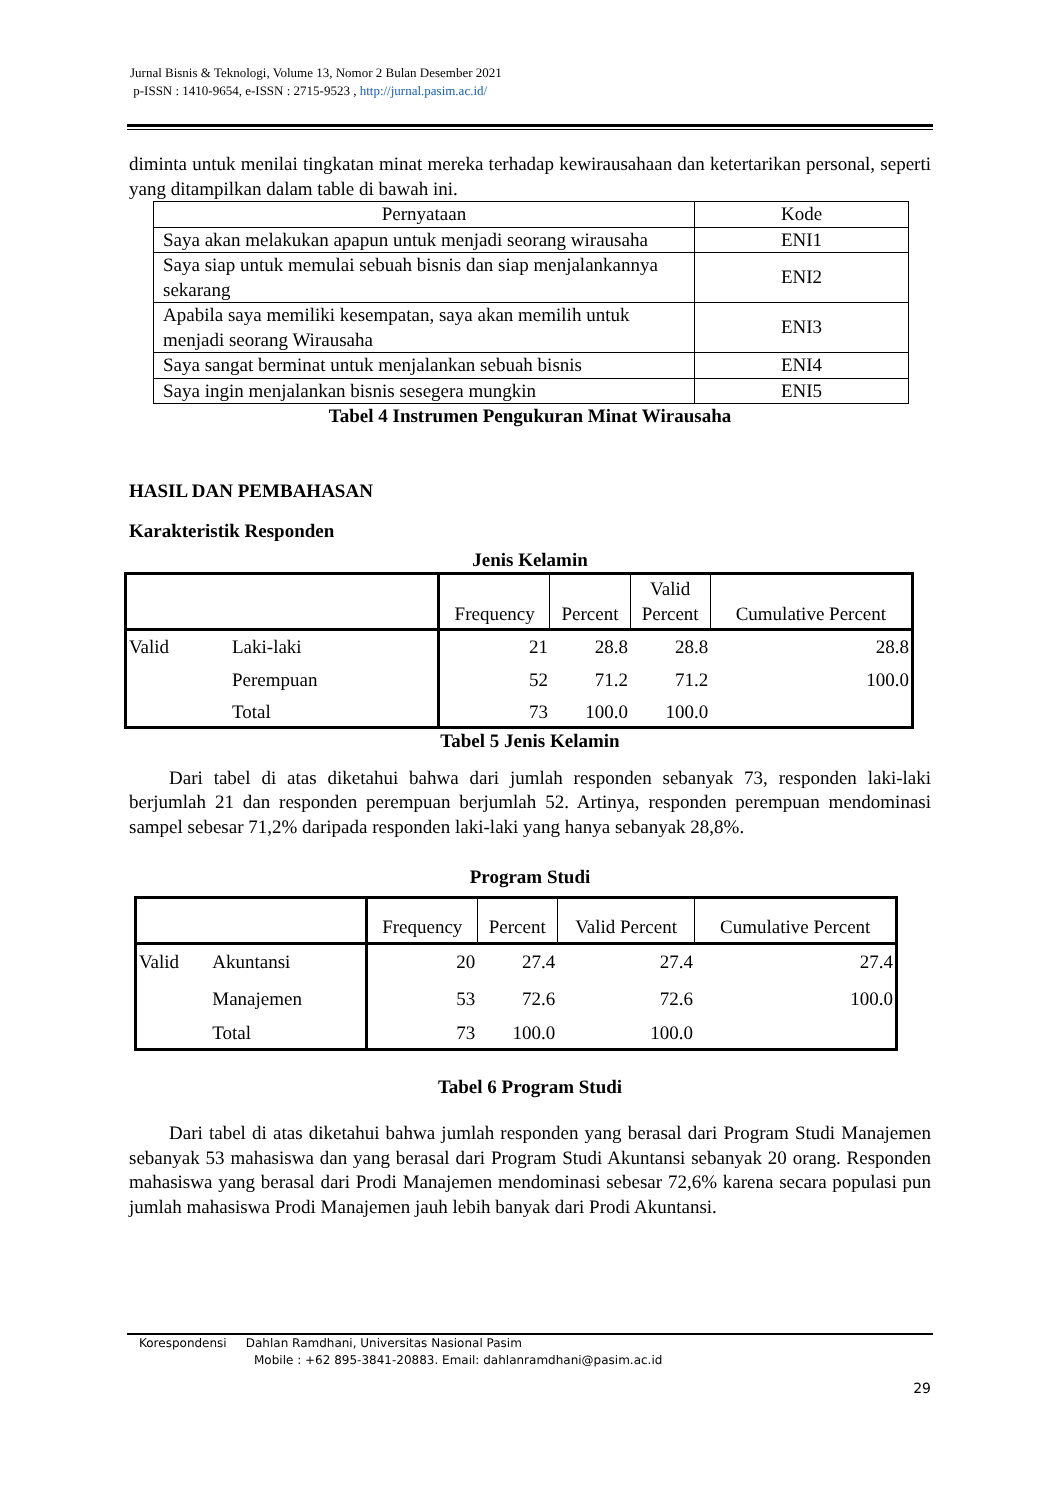Jurnal Bisnis & Teknologi, Volume 13, Nomor 2 Bulan Desember 2021
p-ISSN : 1410-9654, e-ISSN : 2715-9523 , http://jurnal.pasim.ac.id/
diminta untuk menilai tingkatan minat mereka terhadap kewirausahaan dan ketertarikan personal, seperti yang ditampilkan dalam table di bawah ini.
| Pernyataan | Kode |
| Saya akan melakukan apapun untuk menjadi seorang wirausaha | ENI1 |
| Saya siap untuk memulai sebuah bisnis dan siap menjalankannya sekarang | ENI2 |
| Apabila saya memiliki kesempatan, saya akan memilih untuk menjadi seorang Wirausaha | ENI3 |
| Saya sangat berminat untuk menjalankan sebuah bisnis | ENI4 |
| Saya ingin menjalankan bisnis sesegera mungkin | ENI5 |
Tabel 4 Instrumen Pengukuran Minat Wirausaha
HASIL DAN PEMBAHASAN
Karakteristik Responden
Jenis Kelamin
| | | Frequency | Percent | Valid Percent | Cumulative Percent |
| Valid | Laki-laki | 21 | 28.8 | 28.8 | 28.8 |
| | Perempuan | 52 | 71.2 | 71.2 | 100.0 |
| | Total | 73 | 100.0 | 100.0 | |
Tabel 5 Jenis Kelamin
Dari tabel di atas diketahui bahwa dari jumlah responden sebanyak 73, responden laki-laki berjumlah 21 dan responden perempuan berjumlah 52. Artinya, responden perempuan mendominasi sampel sebesar 71,2% daripada responden laki-laki yang hanya sebanyak 28,8%.
Program Studi
| | | Frequency | Percent | Valid Percent | Cumulative Percent |
| Valid | Akuntansi | 20 | 27.4 | 27.4 | 27.4 |
| | Manajemen | 53 | 72.6 | 72.6 | 100.0 |
| | Total | 73 | 100.0 | 100.0 | |
Tabel 6 Program Studi
Dari tabel di atas diketahui bahwa jumlah responden yang berasal dari Program Studi Manajemen sebanyak 53 mahasiswa dan yang berasal dari Program Studi Akuntansi sebanyak 20 orang. Responden mahasiswa yang berasal dari Prodi Manajemen mendominasi sebesar 72,6% karena secara populasi pun jumlah mahasiswa Prodi Manajemen jauh lebih banyak dari Prodi Akuntansi.
Korespondensi Dahlan Ramdhani, Universitas Nasional Pasim
Mobile : +62 895-3841-20883. Email: dahlanramdhani@pasim.ac.id
29